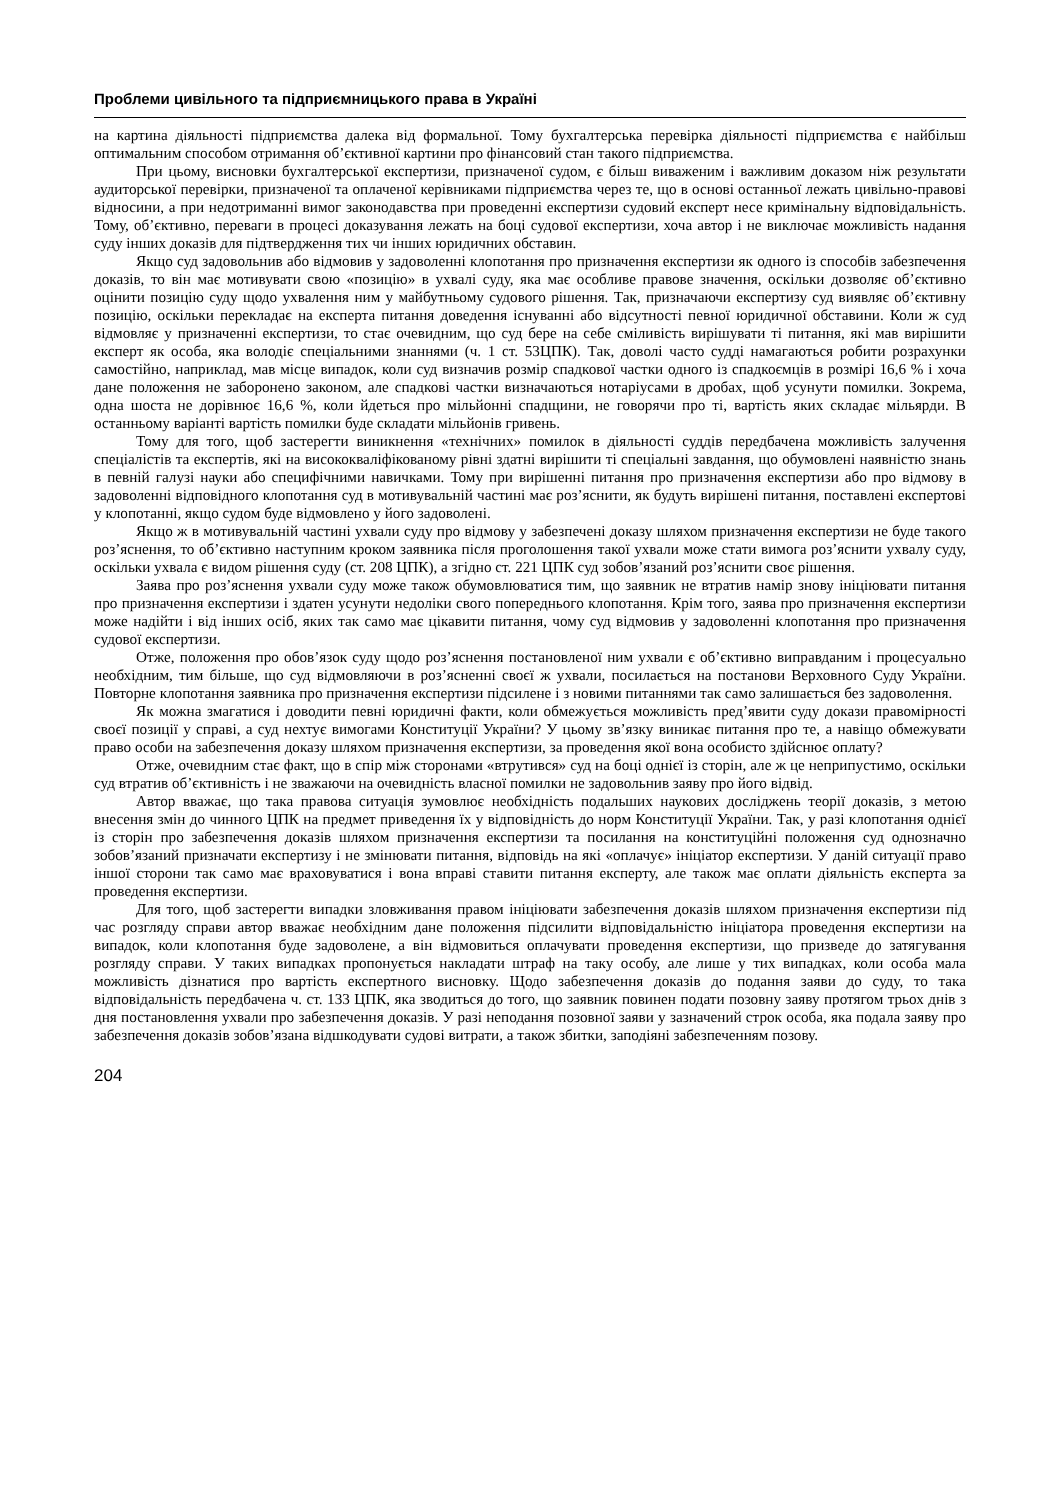Проблеми цивільного та підприємницького права в Україні
на картина діяльності підприємства далека від формальної. Тому бухгалтерська перевірка діяльності підприємства є найбільш оптимальним способом отримання об’єктивної картини про фінансовий стан такого підприємства.
При цьому, висновки бухгалтерської експертизи, призначеної судом, є більш виваженим і важливим доказом ніж результати аудиторської перевірки, призначеної та оплаченої керівниками підприємства через те, що в основі останньої лежать цивільно-правові відносини, а при недотриманні вимог законодавства при проведенні експертизи судовий експерт несе кримінальну відповідальність. Тому, об’єктивно, переваги в процесі доказування лежать на боці судової експертизи, хоча автор і не виключає можливість надання суду інших доказів для підтвердження тих чи інших юридичних обставин.
Якщо суд задовольнив або відмовив у задоволенні клопотання про призначення експертизи як одного із способів забезпечення доказів, то він має мотивувати свою «позицію» в ухвалі суду, яка має особливе правове значення, оскільки дозволяє об’єктивно оцінити позицію суду щодо ухвалення ним у майбутньому судового рішення. Так, призначаючи експертизу суд виявляє об’єктивну позицію, оскільки перекладає на експерта питання доведення існуванні або відсутності певної юридичної обставини. Коли ж суд відмовляє у призначенні експертизи, то стає очевидним, що суд бере на себе сміливість вирішувати ті питання, які мав вирішити експерт як особа, яка володіє спеціальними знаннями (ч. 1 ст. 53ЦПК). Так, доволі часто судді намагаються робити розрахунки самостійно, наприклад, мав місце випадок, коли суд визначив розмір спадкової частки одного із спадкоємців в розмірі 16,6 % і хоча дане положення не заборонено законом, але спадкові частки визначаються нотаріусами в дробах, щоб усунути помилки. Зокрема, одна шоста не дорівнює 16,6 %, коли йдеться про мільйонні спадщини, не говорячи про ті, вартість яких складає мільярди. В останньому варіанті вартість помилки буде складати мільйонів гривень.
Тому для того, щоб застерегти виникнення «технічних» помилок в діяльності суддів передбачена можливість залучення спеціалістів та експертів, які на висококваліфікованому рівні здатні вирішити ті спеціальні завдання, що обумовлені наявністю знань в певній галузі науки або специфічними навичками. Тому при вирішенні питання про призначення експертизи або про відмову в задоволенні відповідного клопотання суд в мотивувальній частині має роз’яснити, як будуть вирішені питання, поставлені експертові у клопотанні, якщо судом буде відмовлено у його задоволені.
Якщо ж в мотивувальній частині ухвали суду про відмову у забезпечені доказу шляхом призначення експертизи не буде такого роз’яснення, то об’єктивно наступним кроком заявника після проголошення такої ухвали може стати вимога роз’яснити ухвалу суду, оскільки ухвала є видом рішення суду (ст. 208 ЦПК), а згідно ст. 221 ЦПК суд зобов’язаний роз’яснити своє рішення.
Заява про роз’яснення ухвали суду може також обумовлюватися тим, що заявник не втратив намір знову ініціювати питання про призначення експертизи і здатен усунути недоліки свого попереднього клопотання. Крім того, заява про призначення експертизи може надійти і від інших осіб, яких так само має цікавити питання, чому суд відмовив у задоволенні клопотання про призначення судової експертизи.
Отже, положення про обов’язок суду щодо роз’яснення постановленої ним ухвали є об’єктивно виправданим і процесуально необхідним, тим більше, що суд відмовляючи в роз’ясненні своєї ж ухвали, посилається на постанови Верховного Суду України. Повторне клопотання заявника про призначення експертизи підсилене і з новими питаннями так само залишається без задоволення.
Як можна змагатися і доводити певні юридичні факти, коли обмежується можливість пред’явити суду докази правомірності своєї позиції у справі, а суд нехтує вимогами Конституції України? У цьому зв’язку виникає питання про те, а навіщо обмежувати право особи на забезпечення доказу шляхом призначення експертизи, за проведення якої вона особисто здійснює оплату?
Отже, очевидним стає факт, що в спір між сторонами «втрутився» суд на боці однієї із сторін, але ж це неприпустимо, оскільки суд втратив об’єктивність і не зважаючи на очевидність власної помилки не задовольнив заяву про його відвід.
Автор вважає, що така правова ситуація зумовлює необхідність подальших наукових досліджень теорії доказів, з метою внесення змін до чинного ЦПК на предмет приведення їх у відповідність до норм Конституції України. Так, у разі клопотання однієї із сторін про забезпечення доказів шляхом призначення експертизи та посилання на конституційні положення суд однозначно зобов’язаний призначати експертизу і не змінювати питання, відповідь на які «оплачує» ініціатор експертизи. У даній ситуації право іншої сторони так само має враховуватися і вона вправі ставити питання експерту, але також має оплати діяльність експерта за проведення експертизи.
Для того, щоб застерегти випадки зловживання правом ініціювати забезпечення доказів шляхом призначення експертизи під час розгляду справи автор вважає необхідним дане положення підсилити відповідальністю ініціатора проведення експертизи на випадок, коли клопотання буде задоволене, а він відмовиться оплачувати проведення експертизи, що призведе до затягування розгляду справи. У таких випадках пропонується накладати штраф на таку особу, але лише у тих випадках, коли особа мала можливість дізнатися про вартість експертного висновку. Щодо забезпечення доказів до подання заяви до суду, то така відповідальність передбачена ч. ст. 133 ЦПК, яка зводиться до того, що заявник повинен подати позовну заяву протягом трьох днів з дня постановлення ухвали про забезпечення доказів. У разі неподання позовної заяви у зазначений строк особа, яка подала заяву про забезпечення доказів зобов’язана відшкодувати судові витрати, а також збитки, заподіяні забезпеченням позову.
204